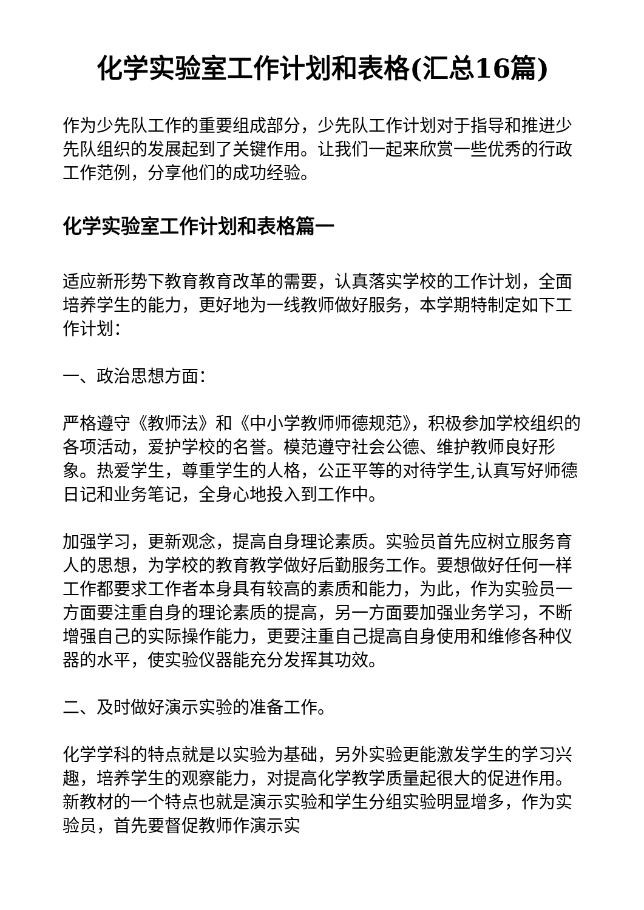化学实验室工作计划和表格(汇总16篇)
作为少先队工作的重要组成部分，少先队工作计划对于指导和推进少先队组织的发展起到了关键作用。让我们一起来欣赏一些优秀的行政工作范例，分享他们的成功经验。
化学实验室工作计划和表格篇一
适应新形势下教育教育改革的需要，认真落实学校的工作计划，全面培养学生的能力，更好地为一线教师做好服务，本学期特制定如下工作计划：
一、政治思想方面：
严格遵守《教师法》和《中小学教师师德规范》，积极参加学校组织的各项活动，爱护学校的名誉。模范遵守社会公德、维护教师良好形象。热爱学生，尊重学生的人格，公正平等的对待学生,认真写好师德日记和业务笔记，全身心地投入到工作中。
加强学习，更新观念，提高自身理论素质。实验员首先应树立服务育人的思想，为学校的教育教学做好后勤服务工作。要想做好任何一样工作都要求工作者本身具有较高的素质和能力，为此，作为实验员一方面要注重自身的理论素质的提高，另一方面要加强业务学习，不断增强自己的实际操作能力，更要注重自己提高自身使用和维修各种仪器的水平，使实验仪器能充分发挥其功效。
二、及时做好演示实验的准备工作。
化学学科的特点就是以实验为基础，另外实验更能激发学生的学习兴趣，培养学生的观察能力，对提高化学教学质量起很大的促进作用。新教材的一个特点也就是演示实验和学生分组实验明显增多，作为实验员，首先要督促教师作演示实